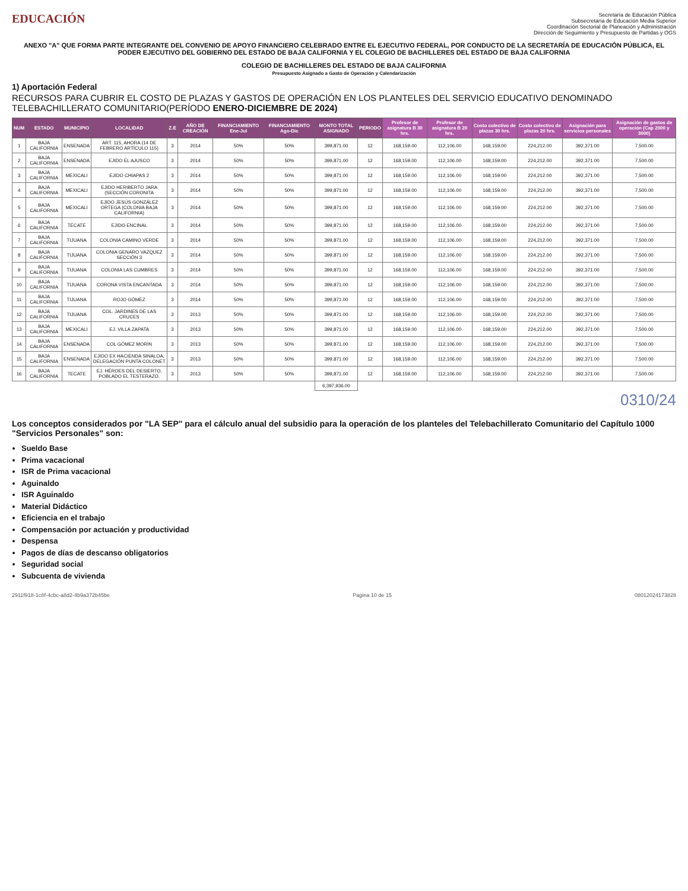EDUCACIÓN
Secretaría de Educación Pública
Subsecretaría de Educación Media Superior
Coordinación Sectorial de Planeación y Administración
Dirección de Seguimiento y Presupuesto de Partidas y OGS
ANEXO "A" QUE FORMA PARTE INTEGRANTE DEL CONVENIO DE APOYO FINANCIERO CELEBRADO ENTRE EL EJECUTIVO FEDERAL, POR CONDUCTO DE LA SECRETARÍA DE EDUCACIÓN PÚBLICA, EL PODER EJECUTIVO DEL GOBIERNO DEL ESTADO DE BAJA CALIFORNIA Y EL COLEGIO DE BACHILLERES DEL ESTADO DE BAJA CALIFORNIA
COLEGIO DE BACHILLERES DEL ESTADO DE BAJA CALIFORNIA
Presupuesto Asignado a Gasto de Operación y Calendarización
1) Aportación Federal
RECURSOS PARA CUBRIR EL COSTO DE PLAZAS Y GASTOS DE OPERACIÓN EN LOS PLANTELES DEL SERVICIO EDUCATIVO DENOMINADO TELEBACHILLERATO COMUNITARIO(PERÍODO ENERO-DICIEMBRE DE 2024)
| NUM | ESTADO | MUNICIPIO | LOCALIDAD | Z.E | AÑO DE CREACIÓN | FINANCIAMIENTO Ene-Jul | FINANCIAMIENTO Ago-Dic | MONTO TOTAL ASIGNADO | PERIODO | Profesor de asignatura B 30 hrs. | Profesor de asignatura B 20 hrs. | Costo colectivo de plazas 30 hrs. | Costo colectivo de plazas 20 hrs. | Asignación para servicios personales | Asignación de gastos de operación (Cap 2000 y 3000) |
| --- | --- | --- | --- | --- | --- | --- | --- | --- | --- | --- | --- | --- | --- | --- | --- |
| 1 | BAJA CALIFORNIA | ENSENADA | ART. 115, AHORA (14 DE FEBRERO ARTÍCULO 115) | 3 | 2014 | 50% | 50% | 399,871.00 | 12 | 168,159.00 | 112,106.00 | 168,159.00 | 224,212.00 | 392,371.00 | 7,500.00 |
| 2 | BAJA CALIFORNIA | ENSENADA | EJIDO EL AJUSCO | 3 | 2014 | 50% | 50% | 399,871.00 | 12 | 168,159.00 | 112,106.00 | 168,159.00 | 224,212.00 | 392,371.00 | 7,500.00 |
| 3 | BAJA CALIFORNIA | MEXICALI | EJIDO CHIAPAS 2 | 3 | 2014 | 50% | 50% | 399,871.00 | 12 | 168,159.00 | 112,106.00 | 168,159.00 | 224,212.00 | 392,371.00 | 7,500.00 |
| 4 | BAJA CALIFORNIA | MEXICALI | EJIDO HERIBERTO JARA (SECCIÓN CORONITA | 3 | 2014 | 50% | 50% | 399,871.00 | 12 | 168,159.00 | 112,106.00 | 168,159.00 | 224,212.00 | 392,371.00 | 7,500.00 |
| 5 | BAJA CALIFORNIA | MEXICALI | EJIDO JESÚS GONZÁLEZ ORTEGA (COLONIA BAJA CALIFORNIA) | 3 | 2014 | 50% | 50% | 399,871.00 | 12 | 168,159.00 | 112,106.00 | 168,159.00 | 224,212.00 | 392,371.00 | 7,500.00 |
| 6 | BAJA CALIFORNIA | TECATE | EJIDO ENCINAL | 3 | 2014 | 50% | 50% | 399,871.00 | 12 | 168,159.00 | 112,106.00 | 168,159.00 | 224,212.00 | 392,371.00 | 7,500.00 |
| 7 | BAJA CALIFORNIA | TIJUANA | COLONIA CAMINO VERDE | 3 | 2014 | 50% | 50% | 399,871.00 | 12 | 168,159.00 | 112,106.00 | 168,159.00 | 224,212.00 | 392,371.00 | 7,500.00 |
| 8 | BAJA CALIFORNIA | TIJUANA | COLONIA GENARO VAZQUEZ SECCIÓN 3 | 3 | 2014 | 50% | 50% | 399,871.00 | 12 | 168,159.00 | 112,106.00 | 168,159.00 | 224,212.00 | 392,371.00 | 7,500.00 |
| 9 | BAJA CALIFORNIA | TIJUANA | COLONIA LAS CUMBRES | 3 | 2014 | 50% | 50% | 399,871.00 | 12 | 168,159.00 | 112,106.00 | 168,159.00 | 224,212.00 | 392,371.00 | 7,500.00 |
| 10 | BAJA CALIFORNIA | TIJUANA | CORONA VISTA ENCANTADA | 3 | 2014 | 50% | 50% | 399,871.00 | 12 | 168,159.00 | 112,106.00 | 168,159.00 | 224,212.00 | 392,371.00 | 7,500.00 |
| 11 | BAJA CALIFORNIA | TIJUANA | ROJO GÓMEZ | 3 | 2014 | 50% | 50% | 399,871.00 | 12 | 168,159.00 | 112,106.00 | 168,159.00 | 224,212.00 | 392,371.00 | 7,500.00 |
| 12 | BAJA CALIFORNIA | TIJUANA | COL. JARDINES DE LAS CRUCES | 3 | 2013 | 50% | 50% | 399,871.00 | 12 | 168,159.00 | 112,106.00 | 168,159.00 | 224,212.00 | 392,371.00 | 7,500.00 |
| 13 | BAJA CALIFORNIA | MEXICALI | EJ. VILLA ZAPATA | 3 | 2013 | 50% | 50% | 399,871.00 | 12 | 168,159.00 | 112,106.00 | 168,159.00 | 224,212.00 | 392,371.00 | 7,500.00 |
| 14 | BAJA CALIFORNIA | ENSENADA | COL GÓMEZ MORIN | 3 | 2013 | 50% | 50% | 399,871.00 | 12 | 168,159.00 | 112,106.00 | 168,159.00 | 224,212.00 | 392,371.00 | 7,500.00 |
| 15 | BAJA CALIFORNIA | ENSENADA | EJIDO EX HACIENDA SINALOA, DELEGACIÓN PUNTA COLONET | 3 | 2013 | 50% | 50% | 399,871.00 | 12 | 168,159.00 | 112,106.00 | 168,159.00 | 224,212.00 | 392,371.00 | 7,500.00 |
| 16 | BAJA CALIFORNIA | TECATE | EJ. HÉROES DEL DESIERTO, POBLADO EL TESTERAZO. | 3 | 2013 | 50% | 50% | 399,871.00 | 12 | 168,159.00 | 112,106.00 | 168,159.00 | 224,212.00 | 392,371.00 | 7,500.00 |
| | | | | | | | | 6,397,936.00 | | | | | | | |
0310/24
Los conceptos considerados por "LA SEP" para el cálculo anual del subsidio para la operación de los planteles del Telebachillerato Comunitario del Capítulo 1000 "Servicios Personales" son:
Sueldo Base
Prima vacacional
ISR de Prima vacacional
Aguinaldo
ISR Aguinaldo
Material Didáctico
Eficiencia en el trabajo
Compensación por actuación y productividad
Despensa
Pagos de días de descanso obligatorios
Seguridad social
Subcuenta de vivienda
2911f918-1c8f-4cbc-a8d2-4b9a372b45be Página 10 de 15 08012024173828